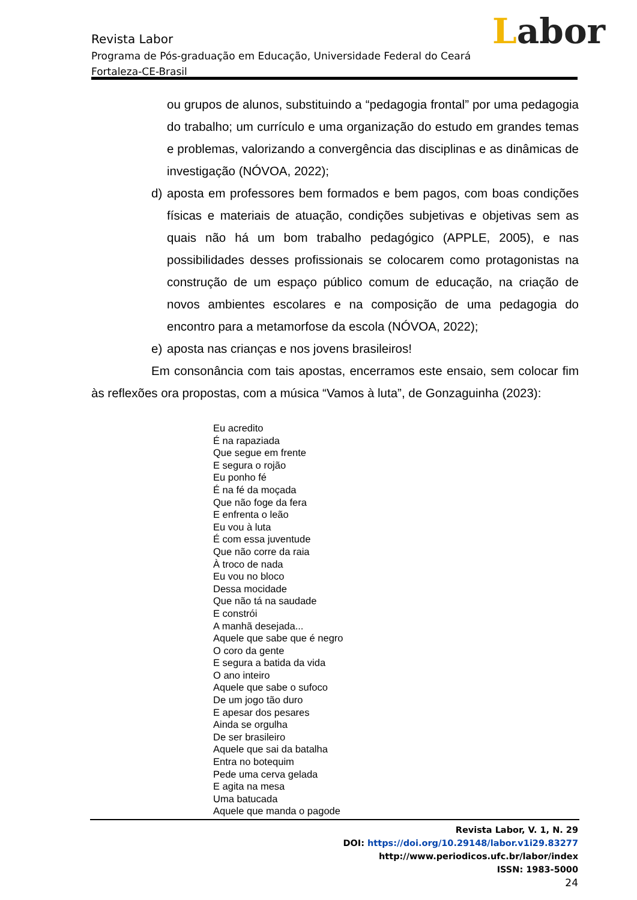Labor
Revista Labor
Programa de Pós-graduação em Educação, Universidade Federal do Ceará
Fortaleza-CE-Brasil
ou grupos de alunos, substituindo a “pedagogia frontal” por uma pedagogia do trabalho; um currículo e uma organização do estudo em grandes temas e problemas, valorizando a convergência das disciplinas e as dinâmicas de investigação (NÓVOA, 2022);
d) aposta em professores bem formados e bem pagos, com boas condições físicas e materiais de atuação, condições subjetivas e objetivas sem as quais não há um bom trabalho pedagógico (APPLE, 2005), e nas possibilidades desses profissionais se colocarem como protagonistas na construção de um espaço público comum de educação, na criação de novos ambientes escolares e na composição de uma pedagogia do encontro para a metamorfose da escola (NÓVOA, 2022);
e) aposta nas crianças e nos jovens brasileiros!
Em consonância com tais apostas, encerramos este ensaio, sem colocar fim às reflexões ora propostas, com a música “Vamos à luta”, de Gonzaguinha (2023):
Eu acredito
É na rapaziada
Que segue em frente
E segura o rojão
Eu ponho fé
É na fé da moçada
Que não foge da fera
E enfrenta o leão
Eu vou à luta
É com essa juventude
Que não corre da raia
À troco de nada
Eu vou no bloco
Dessa mocidade
Que não tá na saudade
E constrói
A manhã desejada...
Aquele que sabe que é negro
O coro da gente
E segura a batida da vida
O ano inteiro
Aquele que sabe o sufoco
De um jogo tão duro
E apesar dos pesares
Ainda se orgulha
De ser brasileiro
Aquele que sai da batalha
Entra no botequim
Pede uma cerva gelada
E agita na mesa
Uma batucada
Aquele que manda o pagode
Revista Labor, V. 1, N. 29
DOI: https://doi.org/10.29148/labor.v1i29.83277
http://www.periodicos.ufc.br/labor/index
ISSN: 1983-5000
24